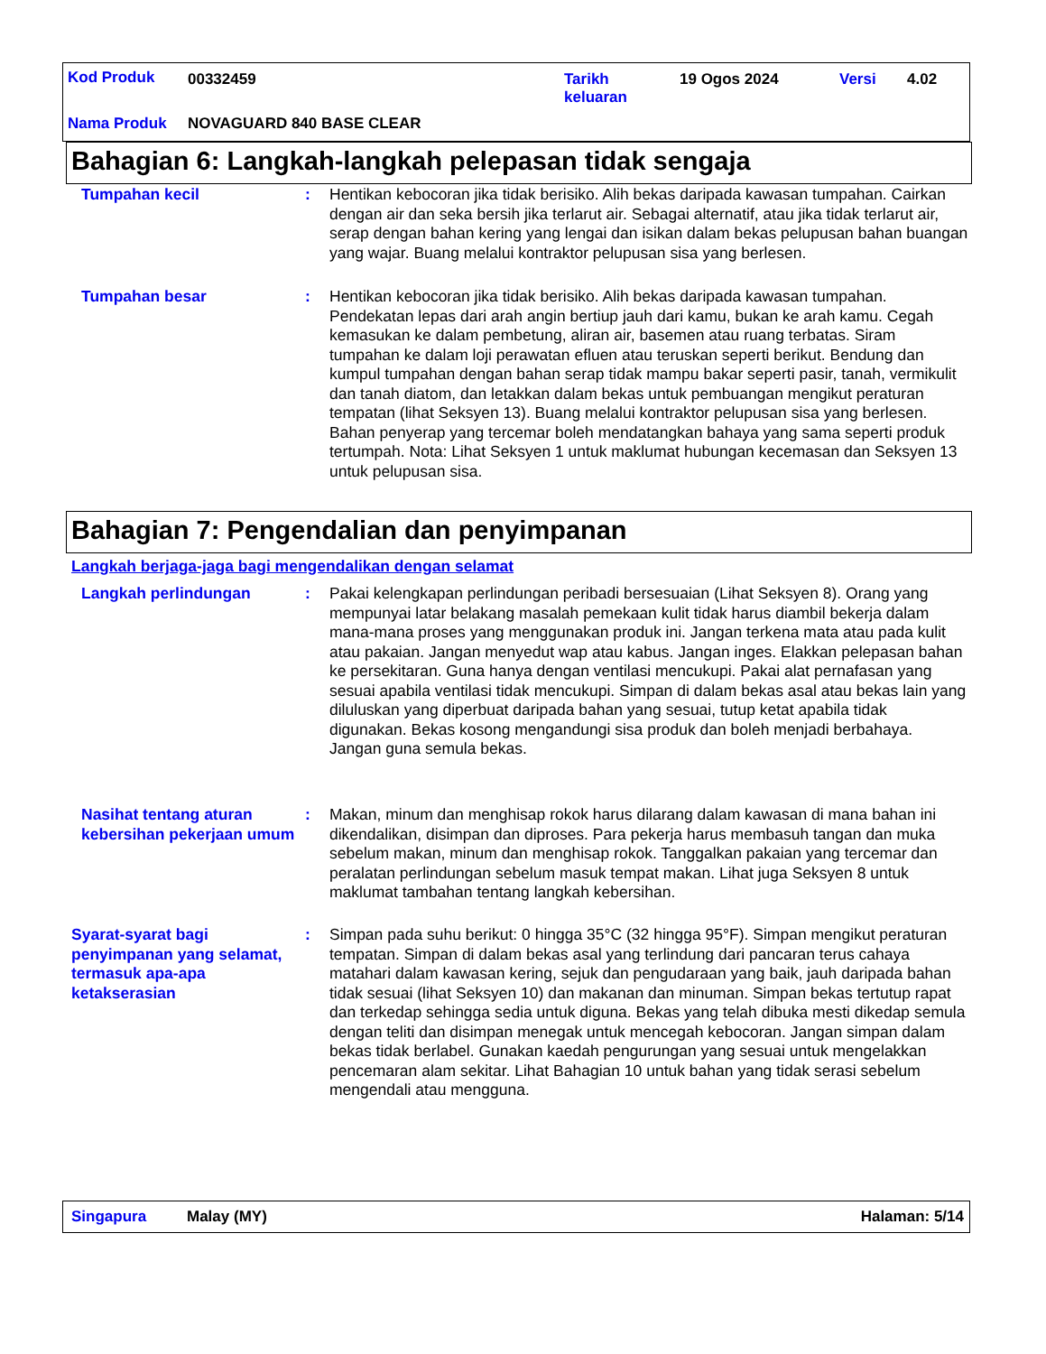Kod Produk 00332459 Tarikh
keluaran
19 Ogos 2024 Versi 4.02
Nama Produk NOVAGUARD 840 BASE CLEAR
Bahagian 6: Langkah-langkah pelepasan tidak sengaja
Tumpahan kecil : Hentikan kebocoran jika tidak berisiko. Alih bekas daripada kawasan tumpahan. Cairkan dengan air dan seka bersih jika terlarut air. Sebagai alternatif, atau jika tidak terlarut air, serap dengan bahan kering yang lengai dan isikan dalam bekas pelupusan bahan buangan yang wajar. Buang melalui kontraktor pelupusan sisa yang berlesen.
Tumpahan besar : Hentikan kebocoran jika tidak berisiko. Alih bekas daripada kawasan tumpahan. Pendekatan lepas dari arah angin bertiup jauh dari kamu, bukan ke arah kamu. Cegah kemasukan ke dalam pembetung, aliran air, basemen atau ruang terbatas. Siram tumpahan ke dalam loji perawatan efluen atau teruskan seperti berikut. Bendung dan kumpul tumpahan dengan bahan serap tidak mampu bakar seperti pasir, tanah, vermikulit dan tanah diatom, dan letakkan dalam bekas untuk pembuangan mengikut peraturan tempatan (lihat Seksyen 13). Buang melalui kontraktor pelupusan sisa yang berlesen. Bahan penyerap yang tercemar boleh mendatangkan bahaya yang sama seperti produk tertumpah. Nota: Lihat Seksyen 1 untuk maklumat hubungan kecemasan dan Seksyen 13 untuk pelupusan sisa.
Bahagian 7: Pengendalian dan penyimpanan
Langkah berjaga-jaga bagi mengendalikan dengan selamat
Langkah perlindungan : Pakai kelengkapan perlindungan peribadi bersesuaian (Lihat Seksyen 8). Orang yang mempunyai latar belakang masalah pemekaan kulit tidak harus diambil bekerja dalam mana-mana proses yang menggunakan produk ini. Jangan terkena mata atau pada kulit atau pakaian. Jangan menyedut wap atau kabus. Jangan inges. Elakkan pelepasan bahan ke persekitaran. Guna hanya dengan ventilasi mencukupi. Pakai alat pernafasan yang sesuai apabila ventilasi tidak mencukupi. Simpan di dalam bekas asal atau bekas lain yang diluluskan yang diperbuat daripada bahan yang sesuai, tutup ketat apabila tidak digunakan. Bekas kosong mengandungi sisa produk dan boleh menjadi berbahaya. Jangan guna semula bekas.
Nasihat tentang aturan kebersihan pekerjaan umum
: Makan, minum dan menghisap rokok harus dilarang dalam kawasan di mana bahan ini dikendalikan, disimpan dan diproses. Para pekerja harus membasuh tangan dan muka sebelum makan, minum dan menghisap rokok. Tanggalkan pakaian yang tercemar dan peralatan perlindungan sebelum masuk tempat makan. Lihat juga Seksyen 8 untuk maklumat tambahan tentang langkah kebersihan.
Syarat-syarat bagi penyimpanan yang selamat, termasuk apa-apa ketakserasian
: Simpan pada suhu berikut: 0 hingga 35°C (32 hingga 95°F). Simpan mengikut peraturan tempatan. Simpan di dalam bekas asal yang terlindung dari pancaran terus cahaya matahari dalam kawasan kering, sejuk dan pengudaraan yang baik, jauh daripada bahan tidak sesuai (lihat Seksyen 10) dan makanan dan minuman. Simpan bekas tertutup rapat dan terkedap sehingga sedia untuk diguna. Bekas yang telah dibuka mesti dikedap semula dengan teliti dan disimpan menegak untuk mencegah kebocoran. Jangan simpan dalam bekas tidak berlabel. Gunakan kaedah pengurungan yang sesuai untuk mengelakkan pencemaran alam sekitar. Lihat Bahagian 10 untuk bahan yang tidak serasi sebelum mengendali atau mengguna.
Singapura Malay (MY) Halaman: 5/14